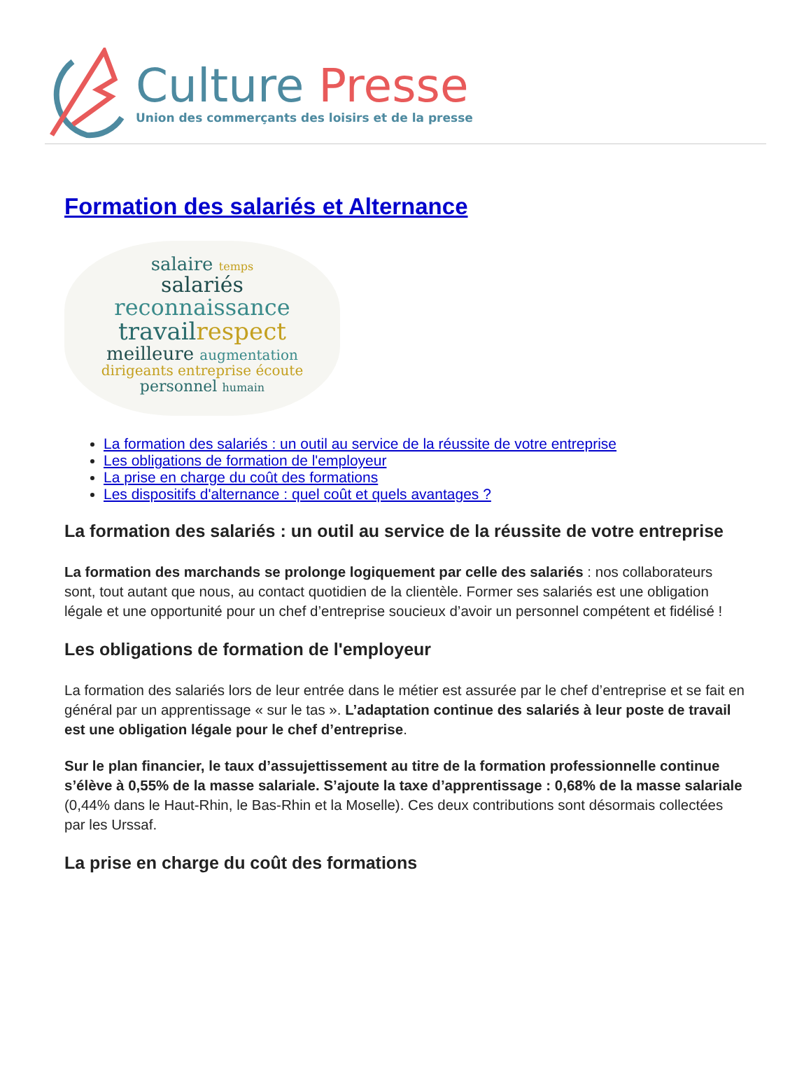Culture Presse
Union des commerçants des loisirs et de la presse
Formation des salariés et Alternance
salaire temps
salariés
reconnaissance
travail respect
meilleure augmentation
dirigeants entreprise écoute
personnel humain
La formation des salariés : un outil au service de la réussite de votre entreprise
Les obligations de formation de l'employeur
La prise en charge du coût des formations
Les dispositifs d'alternance : quel coût et quels avantages ?
La formation des salariés : un outil au service de la réussite de votre entreprise
La formation des marchands se prolonge logiquement par celle des salariés : nos collaborateurs sont, tout autant que nous, au contact quotidien de la clientèle. Former ses salariés est une obligation légale et une opportunité pour un chef d’entreprise soucieux d’avoir un personnel compétent et fidélisé !
Les obligations de formation de l'employeur
La formation des salariés lors de leur entrée dans le métier est assurée par le chef d’entreprise et se fait en général par un apprentissage « sur le tas ». L’adaptation continue des salariés à leur poste de travail est une obligation légale pour le chef d’entreprise.
Sur le plan financier, le taux d’assujettissement au titre de la formation professionnelle continue s’élève à 0,55% de la masse salariale. S’ajoute la taxe d’apprentissage : 0,68% de la masse salariale (0,44% dans le Haut-Rhin, le Bas-Rhin et la Moselle). Ces deux contributions sont désormais collectées par les Urssaf.
La prise en charge du coût des formations